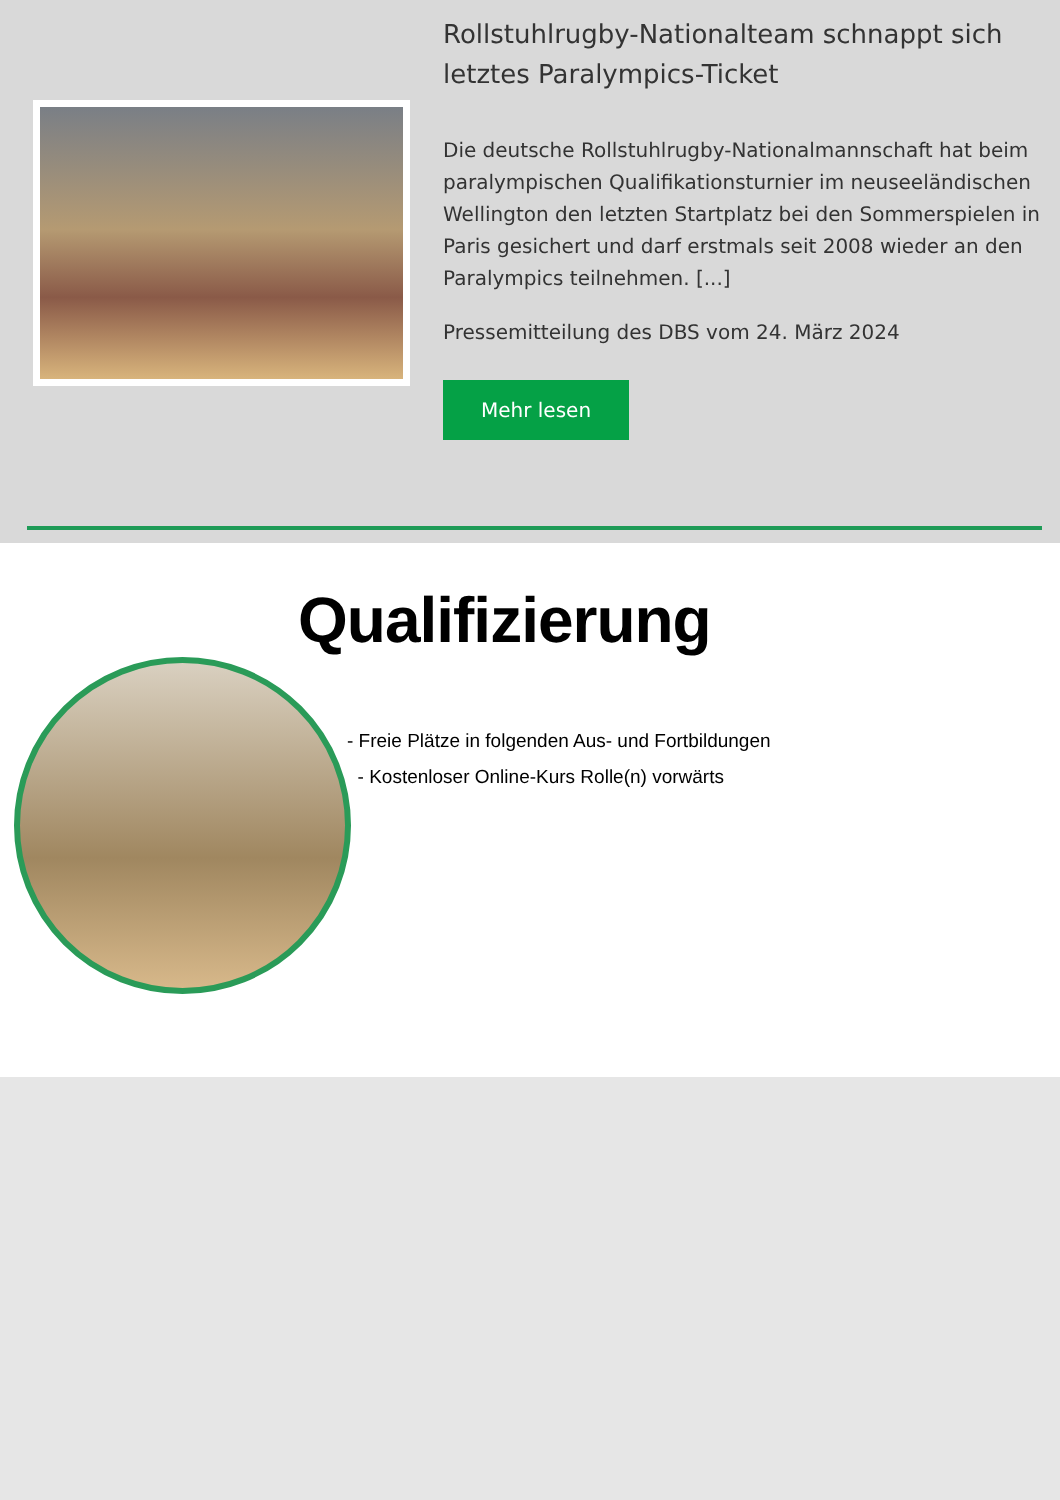Rollstuhlrugby-Nationalteam schnappt sich letztes Paralympics-Ticket
Die deutsche Rollstuhlrugby-Nationalmannschaft hat beim paralympischen Qualifikationsturnier im neuseeländischen Wellington den letzten Startplatz bei den Sommerspielen in Paris gesichert und darf erstmals seit 2008 wieder an den Paralympics teilnehmen. [...]
Pressemitteilung des DBS vom 24. März 2024
Mehr lesen
Qualifizierung
- Freie Plätze in folgenden Aus- und Fortbildungen
- Kostenloser Online-Kurs Rolle(n) vorwärts